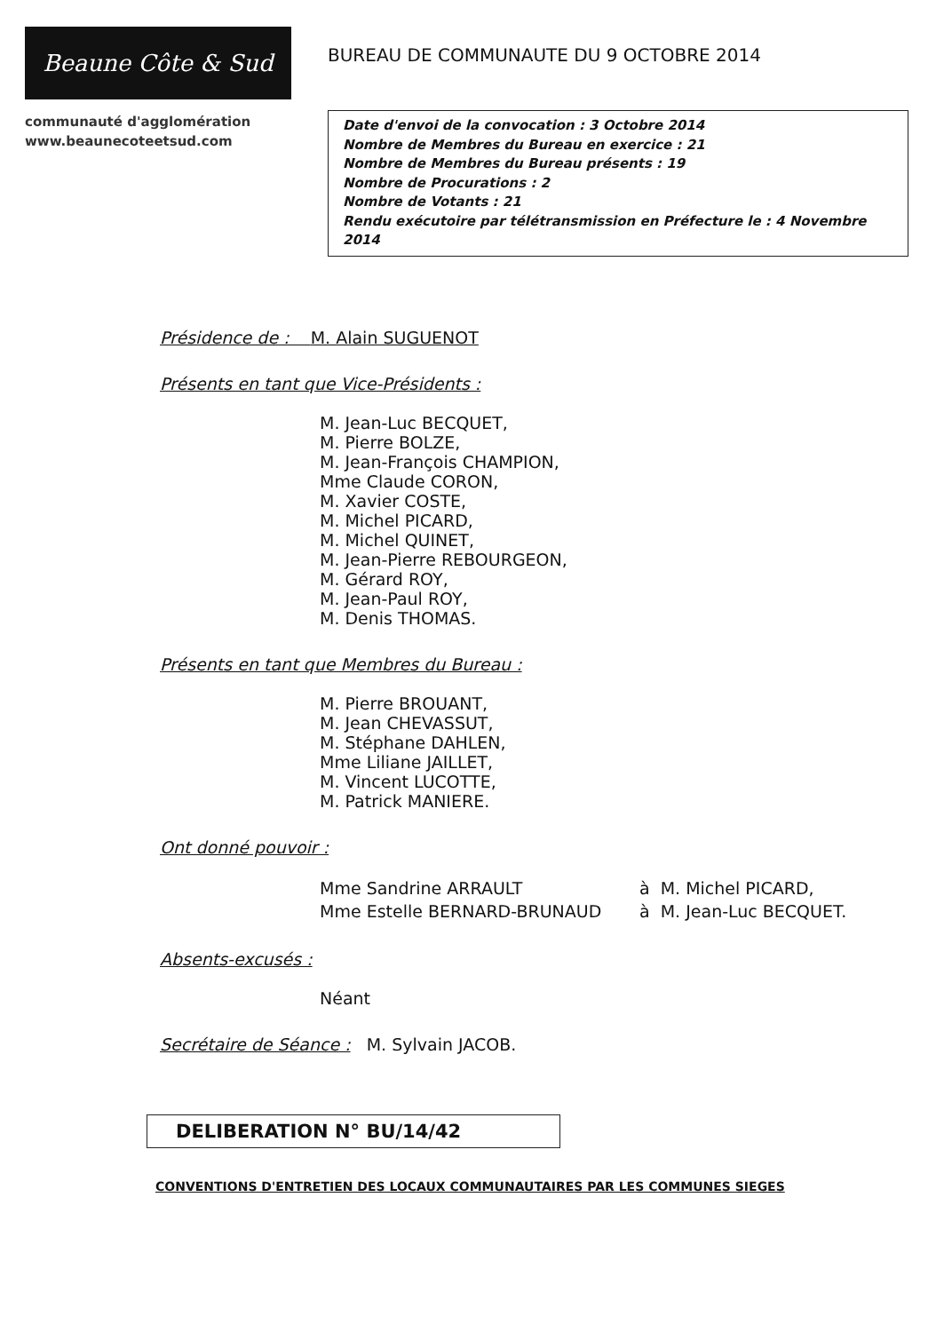Beaune Côte & Sud
communauté d'agglomération
www.beaunecoteetsud.com
BUREAU DE COMMUNAUTE DU 9 OCTOBRE 2014
Date d'envoi de la convocation : 3 Octobre 2014
Nombre de Membres du Bureau en exercice : 21
Nombre de Membres du Bureau présents : 19
Nombre de Procurations : 2
Nombre de Votants : 21
Rendu exécutoire par télétransmission en Préfecture le : 4 Novembre 2014
Présidence de : M. Alain SUGUENOT
Présents en tant que Vice-Présidents :
M. Jean-Luc BECQUET,
M. Pierre BOLZE,
M. Jean-François CHAMPION,
Mme Claude CORON,
M. Xavier COSTE,
M. Michel PICARD,
M. Michel QUINET,
M. Jean-Pierre REBOURGEON,
M. Gérard ROY,
M. Jean-Paul ROY,
M. Denis THOMAS.
Présents en tant que Membres du Bureau :
M. Pierre BROUANT,
M. Jean CHEVASSUT,
M. Stéphane DAHLEN,
Mme Liliane JAILLET,
M. Vincent LUCOTTE,
M. Patrick MANIERE.
Ont donné pouvoir :
| Mme Sandrine ARRAULT | à M. Michel PICARD, |
| Mme Estelle BERNARD-BRUNAUD | à M. Jean-Luc BECQUET. |
Absents-excusés :
Néant
Secrétaire de Séance : M. Sylvain JACOB.
DELIBERATION N° BU/14/42
CONVENTIONS D'ENTRETIEN DES LOCAUX COMMUNAUTAIRES PAR LES COMMUNES SIEGES